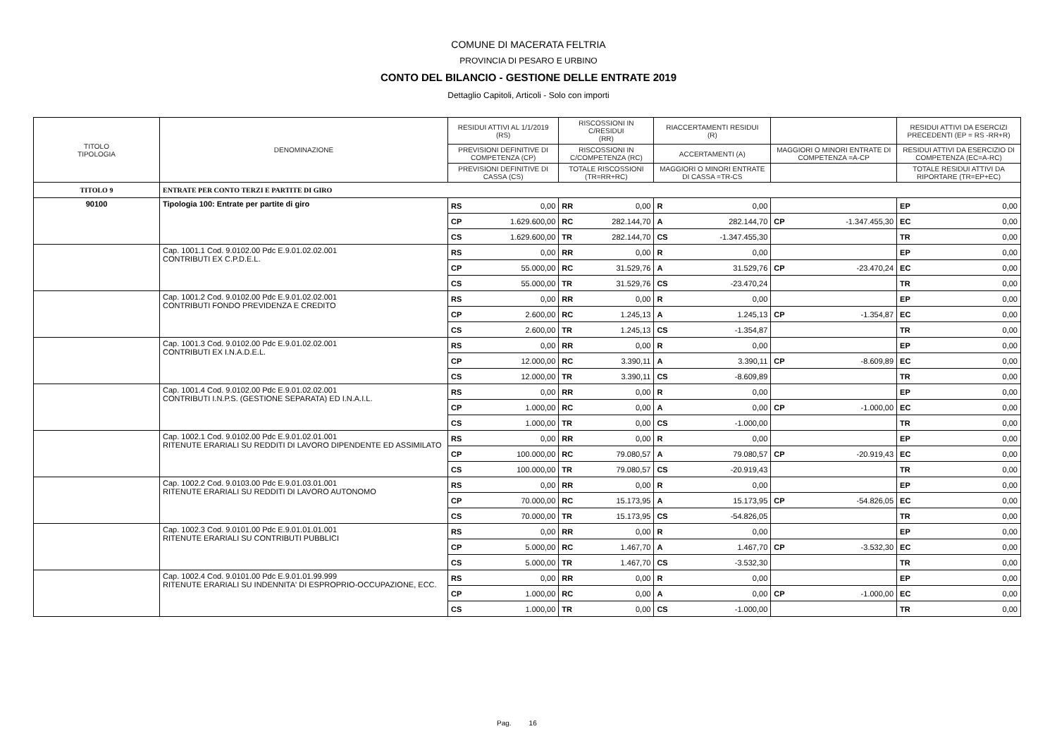COMUNE DI MACERATA FELTRIA
PROVINCIA DI PESARO E URBINO
CONTO DEL BILANCIO - GESTIONE DELLE ENTRATE 2019
Dettaglio Capitoli, Articoli - Solo con importi
| TITOLO TIPOLOGIA | DENOMINAZIONE | RESIDUI ATTIVI AL 1/1/2019 (RS) | | RISCOSSIONI IN C/RESIDUI (RR) | | RIACCERTAMENTI RESIDUI (R) | | | | RESIDUI ATTIVI DA ESERCIZI PRECEDENTI (EP = RS -RR+R) | |
| --- | --- | --- | --- | --- | --- | --- | --- | --- | --- | --- | --- |
| | | PREVISIONI DEFINITIVE DI COMPETENZA (CP) | | RISCOSSIONI IN C/COMPETENZA (RC) | | ACCERTAMENTI (A) | | MAGGIORI O MINORI ENTRATE DI COMPETENZA =A-CP | | RESIDUI ATTIVI DA ESERCIZIO DI COMPETENZA (EC=A-RC) | |
| | | PREVISIONI DEFINITIVE DI CASSA (CS) | | TOTALE RISCOSSIONI (TR=RR+RC) | | MAGGIORI O MINORI ENTRATE DI CASSA =TR-CS | | | | TOTALE RESIDUI ATTIVI DA RIPORTARE (TR=EP+EC) | |
| TITOLO 9 | ENTRATE PER CONTO TERZI E PARTITE DI GIRO | | | | | | | | | | |
| 90100 | Tipologia 100: Entrate per partite di giro | RS | 0,00 | RR | 0,00 | R | 0,00 | | | EP | 0,00 |
| | | CP | 1.629.600,00 | RC | 282.144,70 | A | 282.144,70 | CP | -1.347.455,30 | EC | 0,00 |
| | | CS | 1.629.600,00 | TR | 282.144,70 | CS | -1.347.455,30 | | | TR | 0,00 |
| | Cap. 1001.1 Cod. 9.0102.00 Pdc E.9.01.02.02.001 CONTRIBUTI EX C.P.D.E.L. | RS | 0,00 | RR | 0,00 | R | 0,00 | | | EP | 0,00 |
| | | CP | 55.000,00 | RC | 31.529,76 | A | 31.529,76 | CP | -23.470,24 | EC | 0,00 |
| | | CS | 55.000,00 | TR | 31.529,76 | CS | -23.470,24 | | | TR | 0,00 |
| | Cap. 1001.2 Cod. 9.0102.00 Pdc E.9.01.02.02.001 CONTRIBUTI FONDO PREVIDENZA E CREDITO | RS | 0,00 | RR | 0,00 | R | 0,00 | | | EP | 0,00 |
| | | CP | 2.600,00 | RC | 1.245,13 | A | 1.245,13 | CP | -1.354,87 | EC | 0,00 |
| | | CS | 2.600,00 | TR | 1.245,13 | CS | -1.354,87 | | | TR | 0,00 |
| | Cap. 1001.3 Cod. 9.0102.00 Pdc E.9.01.02.02.001 CONTRIBUTI EX I.N.A.D.E.L. | RS | 0,00 | RR | 0,00 | R | 0,00 | | | EP | 0,00 |
| | | CP | 12.000,00 | RC | 3.390,11 | A | 3.390,11 | CP | -8.609,89 | EC | 0,00 |
| | | CS | 12.000,00 | TR | 3.390,11 | CS | -8.609,89 | | | TR | 0,00 |
| | Cap. 1001.4 Cod. 9.0102.00 Pdc E.9.01.02.02.001 CONTRIBUTI I.N.P.S. (GESTIONE SEPARATA) ED I.N.A.I.L. | RS | 0,00 | RR | 0,00 | R | 0,00 | | | EP | 0,00 |
| | | CP | 1.000,00 | RC | 0,00 | A | 0,00 | CP | -1.000,00 | EC | 0,00 |
| | | CS | 1.000,00 | TR | 0,00 | CS | -1.000,00 | | | TR | 0,00 |
| | Cap. 1002.1 Cod. 9.0102.00 Pdc E.9.01.02.01.001 RITENUTE ERARIALI SU REDDITI DI LAVORO DIPENDENTE ED ASSIMILATO | RS | 0,00 | RR | 0,00 | R | 0,00 | | | EP | 0,00 |
| | | CP | 100.000,00 | RC | 79.080,57 | A | 79.080,57 | CP | -20.919,43 | EC | 0,00 |
| | | CS | 100.000,00 | TR | 79.080,57 | CS | -20.919,43 | | | TR | 0,00 |
| | Cap. 1002.2 Cod. 9.0103.00 Pdc E.9.01.03.01.001 RITENUTE ERARIALI SU REDDITI DI LAVORO AUTONOMO | RS | 0,00 | RR | 0,00 | R | 0,00 | | | EP | 0,00 |
| | | CP | 70.000,00 | RC | 15.173,95 | A | 15.173,95 | CP | -54.826,05 | EC | 0,00 |
| | | CS | 70.000,00 | TR | 15.173,95 | CS | -54.826,05 | | | TR | 0,00 |
| | Cap. 1002.3 Cod. 9.0101.00 Pdc E.9.01.01.01.001 RITENUTE ERARIALI SU CONTRIBUTI PUBBLICI | RS | 0,00 | RR | 0,00 | R | 0,00 | | | EP | 0,00 |
| | | CP | 5.000,00 | RC | 1.467,70 | A | 1.467,70 | CP | -3.532,30 | EC | 0,00 |
| | | CS | 5.000,00 | TR | 1.467,70 | CS | -3.532,30 | | | TR | 0,00 |
| | Cap. 1002.4 Cod. 9.0101.00 Pdc E.9.01.01.99.999 RITENUTE ERARIALI SU INDENNITA' DI ESPROPRIO-OCCUPAZIONE, ECC. | RS | 0,00 | RR | 0,00 | R | 0,00 | | | EP | 0,00 |
| | | CP | 1.000,00 | RC | 0,00 | A | 0,00 | CP | -1.000,00 | EC | 0,00 |
| | | CS | 1.000,00 | TR | 0,00 | CS | -1.000,00 | | | TR | 0,00 |
Pag. 16